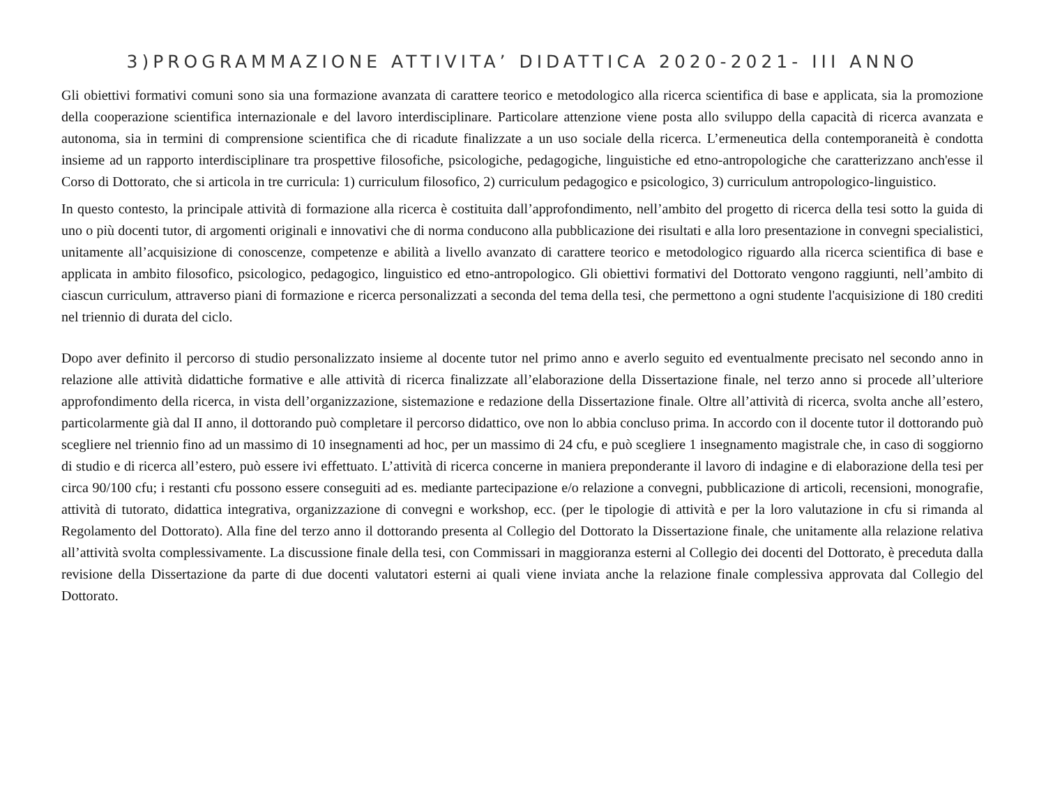3)PROGRAMMAZIONE ATTIVITA’ DIDATTICA 2020-2021- III ANNO
Gli obiettivi formativi comuni sono sia una formazione avanzata di carattere teorico e metodologico alla ricerca scientifica di base e applicata, sia la promozione della cooperazione scientifica internazionale e del lavoro interdisciplinare. Particolare attenzione viene posta allo sviluppo della capacità di ricerca avanzata e autonoma, sia in termini di comprensione scientifica che di ricadute finalizzate a un uso sociale della ricerca. L’ermeneutica della contemporaneità è condotta insieme ad un rapporto interdisciplinare tra prospettive filosofiche, psicologiche, pedagogiche, linguistiche ed etno-antropologiche che caratterizzano anch'esse il Corso di Dottorato, che si articola in tre curricula: 1) curriculum filosofico, 2) curriculum pedagogico e psicologico, 3) curriculum antropologico-linguistico.
In questo contesto, la principale attività di formazione alla ricerca è costituita dall’approfondimento, nell’ambito del progetto di ricerca della tesi sotto la guida di uno o più docenti tutor, di argomenti originali e innovativi che di norma conducono alla pubblicazione dei risultati e alla loro presentazione in convegni specialistici, unitamente all’acquisizione di conoscenze, competenze e abilità a livello avanzato di carattere teorico e metodologico riguardo alla ricerca scientifica di base e applicata in ambito filosofico, psicologico, pedagogico, linguistico ed etno-antropologico. Gli obiettivi formativi del Dottorato vengono raggiunti, nell’ambito di ciascun curriculum, attraverso piani di formazione e ricerca personalizzati a seconda del tema della tesi, che permettono a ogni studente l'acquisizione di 180 crediti nel triennio di durata del ciclo.
Dopo aver definito il percorso di studio personalizzato insieme al docente tutor nel primo anno e averlo seguito ed eventualmente precisato nel secondo anno in relazione alle attività didattiche formative e alle attività di ricerca finalizzate all’elaborazione della Dissertazione finale, nel terzo anno si procede all’ulteriore approfondimento della ricerca, in vista dell’organizzazione, sistemazione e redazione della Dissertazione finale. Oltre all’attività di ricerca, svolta anche all’estero, particolarmente già dal II anno, il dottorando può completare il percorso didattico, ove non lo abbia concluso prima. In accordo con il docente tutor il dottorando può scegliere nel triennio fino ad un massimo di 10 insegnamenti ad hoc, per un massimo di 24 cfu, e può scegliere 1 insegnamento magistrale che, in caso di soggiorno di studio e di ricerca all’estero, può essere ivi effettuato. L’attività di ricerca concerne in maniera preponderante il lavoro di indagine e di elaborazione della tesi per circa 90/100 cfu; i restanti cfu possono essere conseguiti ad es. mediante partecipazione e/o relazione a convegni, pubblicazione di articoli, recensioni, monografie, attività di tutorato, didattica integrativa, organizzazione di convegni e workshop, ecc. (per le tipologie di attività e per la loro valutazione in cfu si rimanda al Regolamento del Dottorato). Alla fine del terzo anno il dottorando presenta al Collegio del Dottorato la Dissertazione finale, che unitamente alla relazione relativa all’attività svolta complessivamente. La discussione finale della tesi, con Commissari in maggioranza esterni al Collegio dei docenti del Dottorato, è preceduta dalla revisione della Dissertazione da parte di due docenti valutatori esterni ai quali viene inviata anche la relazione finale complessiva approvata dal Collegio del Dottorato.